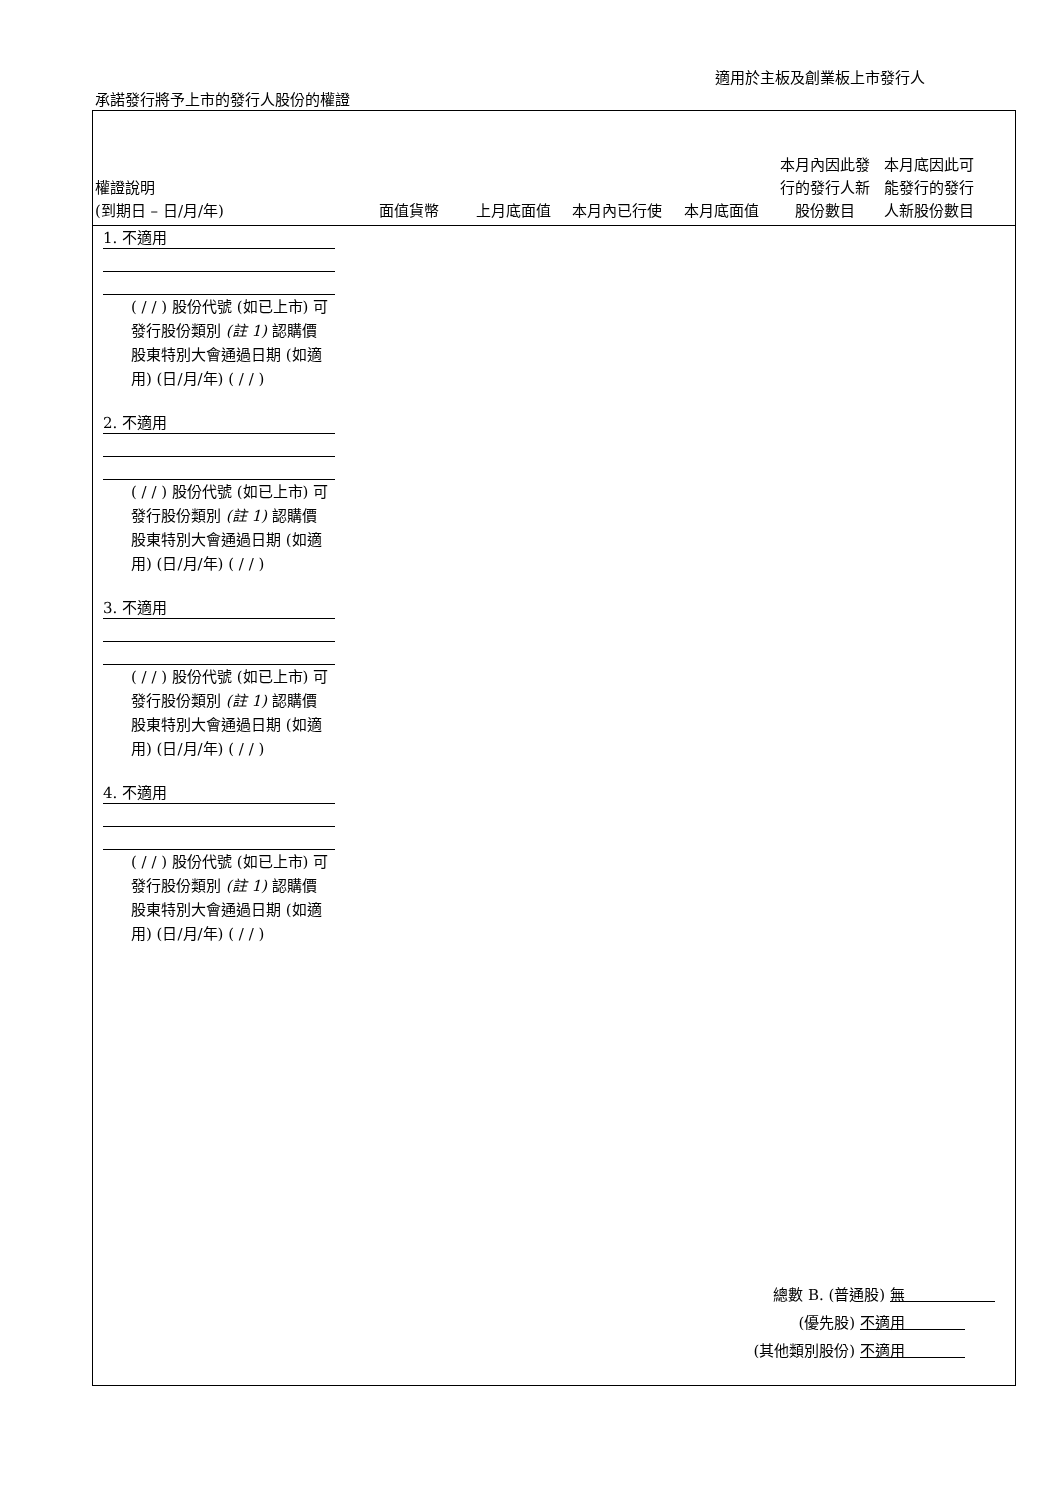適用於主板及創業板上市發行人
承諾發行將予上市的發行人股份的權證
權證說明
(到期日 – 日/月/年)
面值貨幣
上月底面值
本月內已行使
本月底面值
本月內因此發行的發行人新股份數目
本月底因此可能發行的發行人新股份數目
1. 不適用
( / / ) 股份代號 (如已上市) 可發行股份類別 (註 1) 認購價 股東特別大會通過日期 (如適用) (日/月/年) ( / / )
2. 不適用
( / / ) 股份代號 (如已上市) 可發行股份類別 (註 1) 認購價 股東特別大會通過日期 (如適用) (日/月/年) ( / / )
3. 不適用
( / / ) 股份代號 (如已上市) 可發行股份類別 (註 1) 認購價 股東特別大會通過日期 (如適用) (日/月/年) ( / / )
4. 不適用
( / / ) 股份代號 (如已上市) 可發行股份類別 (註 1) 認購價 股東特別大會通過日期 (如適用) (日/月/年) ( / / )
總數 B. (普通股) 無　　　　　　
(優先股) 不適用　　　　
(其他類別股份) 不適用